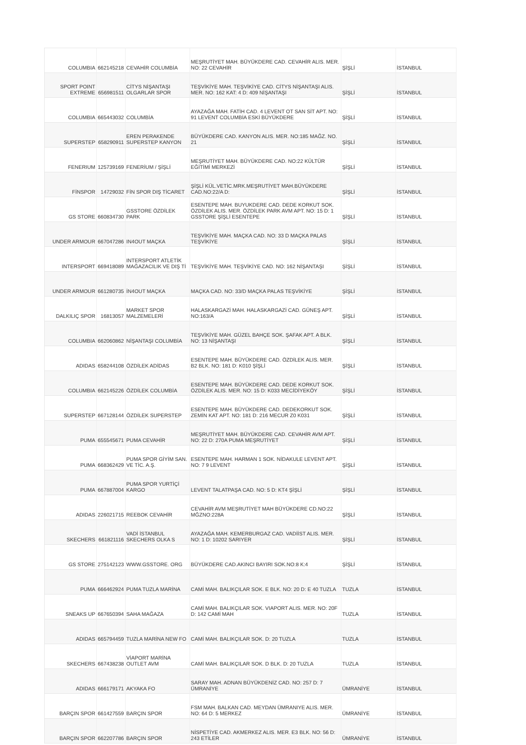| COLUMBIA | 662145218 | CEVAHİR COLUMBİA | MEŞRUTİYET MAH. BÜYÜKDERE CAD. CEVAHİR ALIS. MER. NO: 22 CEVAHİR | ŞİŞLİ | İSTANBUL |
| SPORT POINT EXTREME | 656981511 | CİTYS NİŞANTAŞI OLGARLAR SPOR | TEŞVİKİYE MAH. TEŞVİKİYE CAD. CİTYS NİŞANTAŞI ALIS. MER. NO: 162 KAT: 4 D: 409 NİŞANTAŞI | ŞİŞLİ | İSTANBUL |
| COLUMBIA | 665443032 | COLUMBİA | AYAZAĞA MAH. FATİH CAD. 4 LEVENT OT SAN SİT APT. NO: 91 LEVENT COLUMBİA ESKİ BÜYÜKDERE | ŞİŞLİ | İSTANBUL |
| SUPERSTEP | 658290911 | EREN PERAKENDE SUPERSTEP KANYON | BÜYÜKDERE CAD. KANYON ALIS. MER. NO:185 MAĞZ. NO. 21 | ŞİŞLİ | İSTANBUL |
| FENERIUM | 125739169 | FENERİUM / ŞİŞLİ | MEŞRUTİYET MAH. BÜYÜKDERE CAD. NO:22 KÜLTÜR EĞİTİMİ MERKEZİ | ŞİŞLİ | İSTANBUL |
| FİNSPOR | 14729032 | FİN SPOR DIŞ TİCARET | ŞİŞLİ KÜL.VETİC.MRK.MEŞRUTİYET MAH.BÜYÜKDERE CAD.NO:22/A D: | ŞİŞLİ | İSTANBUL |
| GS STORE | 660834730 | GSSTORE ÖZDİLEK PARK | ESENTEPE MAH. BUYUKDERE CAD. DEDE KORKUT SOK. ÖZDİLEK ALIS. MER. ÖZDİLEK PARK AVM APT. NO: 15 D: 1 GSSTORE ŞİŞLİ ESENTEPE | ŞİŞLİ | İSTANBUL |
| UNDER ARMOUR | 667047286 | IN4OUT MAÇKA | TEŞVİKİYE MAH. MAÇKA CAD. NO: 33 D MAÇKA PALAS TEŞVİKİYE | ŞİŞLİ | İSTANBUL |
| INTERSPORT | 669418089 | INTERSPORT ATLETİK MAĞAZACILIK VE DIŞ Tİ | TEŞVİKİYE MAH. TEŞVİKİYE CAD. NO: 162 NİŞANTAŞI | ŞİŞLİ | İSTANBUL |
| UNDER ARMOUR | 661280735 | İN4OUT MAÇKA | MAÇKA CAD. NO: 33/D MAÇKA PALAS TEŞVİKİYE | ŞİŞLİ | İSTANBUL |
| DALKILIÇ SPOR | 16813057 | MARKET SPOR MALZEMELERİ | HALASKARGAZİ MAH. HALASKARGAZİ CAD. GÜNEŞ APT. NO:163/A | ŞİŞLİ | İSTANBUL |
| COLUMBIA | 662060862 | NİŞANTAŞI COLUMBİA | TEŞVİKİYE MAH. GÜZEL BAHÇE SOK. ŞAFAK APT. A BLK. NO: 13 NİŞANTAŞI | ŞİŞLİ | İSTANBUL |
| ADIDAS | 658244108 | ÖZDİLEK ADİDAS | ESENTEPE MAH. BÜYÜKDERE CAD. ÖZDİLEK ALIS. MER. B2 BLK. NO: 181 D: K010 ŞİŞLİ | ŞİŞLİ | İSTANBUL |
| COLUMBIA | 662145226 | ÖZDİLEK COLUMBİA | ESENTEPE MAH. BÜYÜKDERE CAD. DEDE KORKUT SOK. ÖZDİLEK ALIS. MER. NO: 15 D: K033 MECİDİYEKÖY | ŞİŞLİ | İSTANBUL |
| SUPERSTEP | 667128144 | ÖZDİLEK SUPERSTEP | ESENTEPE MAH. BÜYÜKDERE CAD. DEDEKORKUT SOK. ZEMİN KAT APT. NO: 181 D: 216 MECUR Z0 K031 | ŞİŞLİ | İSTANBUL |
| PUMA | 655545671 | PUMA CEVAHİR | MEŞRUTİYET MAH. BÜYÜKDERE CAD. CEVAHİR AVM APT. NO: 22 D: 270A PUMA MEŞRUTİYET | ŞİŞLİ | İSTANBUL |
| PUMA | 668362429 | PUMA SPOR GİYİM SAN. VE TİC. A.Ş. | ESENTEPE MAH. HARMAN 1 SOK. NİDAKULE LEVENT APT. NO: 7 9 LEVENT | ŞİŞLİ | İSTANBUL |
| PUMA | 667887004 | PUMA SPOR YURTİÇİ KARGO | LEVENT TALATPAŞA CAD. NO: 5 D: KT4 ŞİŞLİ | ŞİŞLİ | İSTANBUL |
| ADIDAS | 226021715 | REEBOK CEVAHİR | CEVAHİR AVM MEŞRUTİYET MAH BÜYÜKDERE CD.NO:22 MĞZNO:228A | ŞİŞLİ | İSTANBUL |
| SKECHERS | 661821116 | VADİ İSTANBUL SKECHERS OLKA S | AYAZAĞA MAH. KEMERBURGAZ CAD. VADİİST ALIS. MER. NO: 1 D: 10202 SARIYER | ŞİŞLİ | İSTANBUL |
| GS STORE | 275142123 | WWW.GSSTORE. ORG | BÜYÜKDERE CAD.AKINCI BAYIRI SOK.NO:8 K:4 | ŞİŞLİ | İSTANBUL |
| PUMA | 666462924 | PUMA TUZLA MARİNA | CAMİ MAH. BALIKÇILAR SOK. E BLK. NO: 20 D: E 40 TUZLA | TUZLA | İSTANBUL |
| SNEAKS UP | 667650394 | SAHA MAĞAZA | CAMİ MAH. BALIKÇILAR SOK. VIAPORT ALIS. MER. NO: 20F D: 142 CAMİ MAH | TUZLA | İSTANBUL |
| ADIDAS | 665794459 | TUZLA MARİNA NEW FO | CAMİ MAH. BALIKÇILAR SOK. D: 20 TUZLA | TUZLA | İSTANBUL |
| SKECHERS | 667438238 | VİAPORT MARİNA OUTLET AVM | CAMİ MAH. BALIKÇILAR SOK. D BLK. D: 20 TUZLA | TUZLA | İSTANBUL |
| ADIDAS | 666179171 | AKYAKA FO | SARAY MAH. ADNAN BÜYÜKDENİZ CAD. NO: 257 D: 7 ÜMRANİYE | ÜMRANİYE | İSTANBUL |
| BARÇIN SPOR | 661427559 | BARÇIN SPOR | FSM MAH. BALKAN CAD. MEYDAN ÜMRANIYE ALIS. MER. NO: 64 D: 5 MERKEZ | ÜMRANİYE | İSTANBUL |
| BARÇIN SPOR | 662207786 | BARÇIN SPOR | NİSPETİYE CAD. AKMERKEZ ALIS. MER. E3 BLK. NO: 56 D: 243 ETİLER | ÜMRANİYE | İSTANBUL |